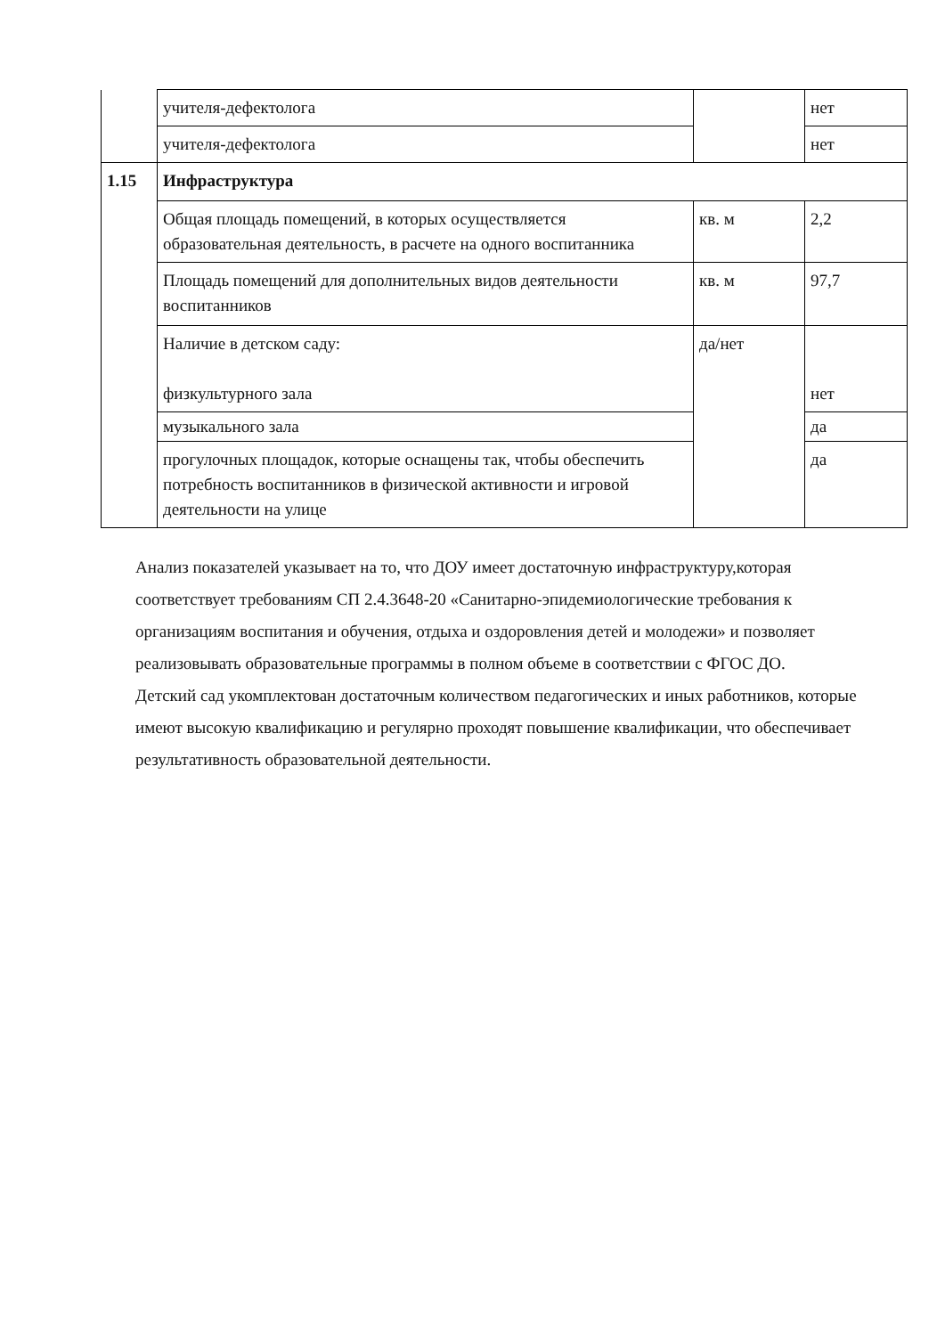| | учителя-дефектолога | | нет |
| | учителя-дефектолога | | нет |
| 1.15 | Инфраструктура | | |
| | Общая площадь помещений, в которых осуществляется образовательная деятельность, в расчете на одного воспитанника | кв. м | 2,2 |
| | Площадь помещений для дополнительных видов деятельности воспитанников | кв. м | 97,7 |
| | Наличие в детском саду: физкультурного зала | да/нет | нет |
| | музыкального зала | | да |
| | прогулочных площадок, которые оснащены так, чтобы обеспечить потребность воспитанников в физической активности и игровой деятельности на улице | | да |
Анализ показателей указывает на то, что ДОУ имеет достаточную инфраструктуру,которая соответствует требованиям СП 2.4.3648-20 «Санитарно-эпидемиологические требования к организациям воспитания и обучения, отдыха и оздоровления детей и молодежи» и позволяет реализовывать образовательные программы в полном объеме в соответствии с ФГОС ДО.
Детский сад укомплектован достаточным количеством педагогических и иных работников, которые имеют высокую квалификацию и регулярно проходят повышение квалификации, что обеспечивает результативность образовательной деятельности.